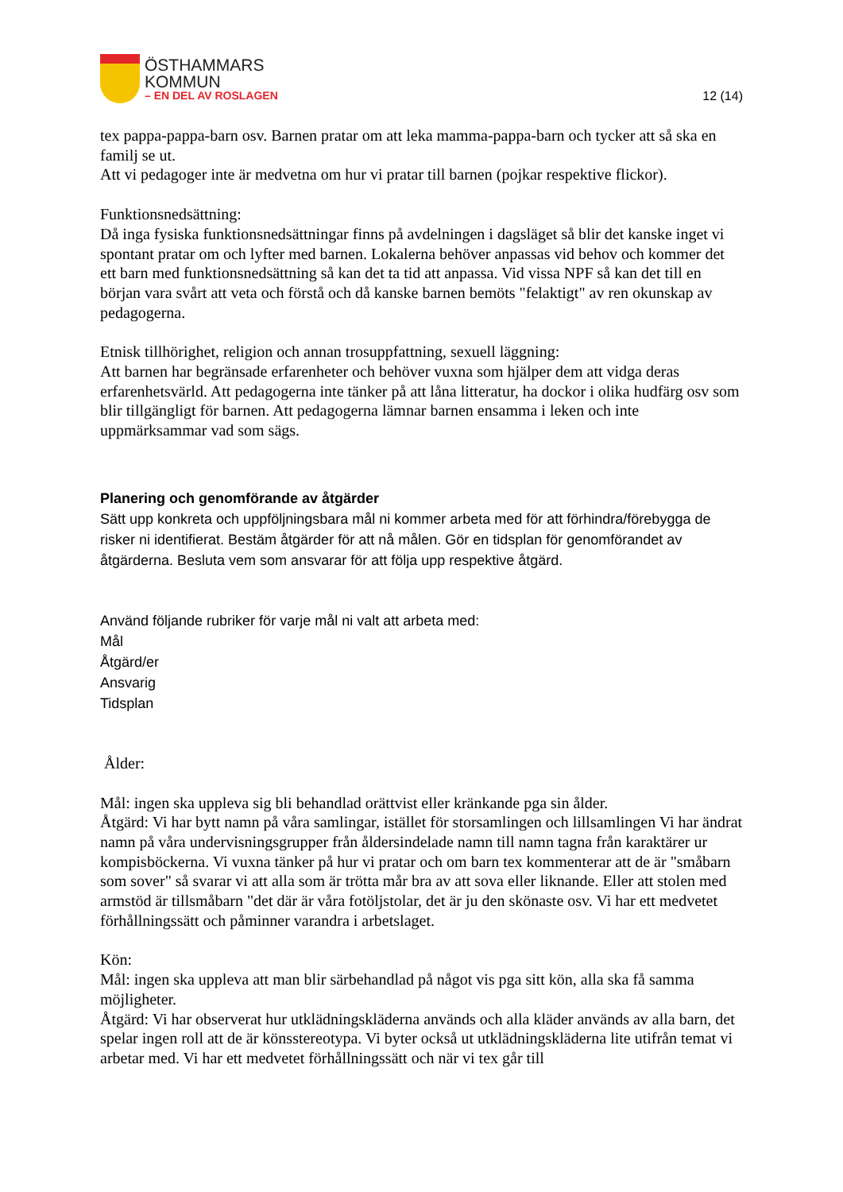ÖSTHAMMARS
KOMMUN
– EN DEL AV ROSLAGEN
12 (14)
tex pappa-pappa-barn osv. Barnen pratar om att leka mamma-pappa-barn och tycker att så ska en familj se ut.
Att vi pedagoger inte är medvetna om hur vi pratar till barnen (pojkar respektive flickor).
Funktionsnedsättning:
Då inga fysiska funktionsnedsättningar finns på avdelningen i dagsläget så blir det kanske inget vi spontant pratar om och lyfter med barnen. Lokalerna behöver anpassas vid behov och kommer det ett barn med funktionsnedsättning så kan det ta tid att anpassa. Vid vissa NPF så kan det till en början vara svårt att veta och förstå och då kanske barnen bemöts "felaktigt" av ren okunskap av pedagogerna.
Etnisk tillhörighet, religion och annan trosuppfattning, sexuell läggning:
Att barnen har begränsade erfarenheter och behöver vuxna som hjälper dem att vidga deras erfarenhetsvärld. Att pedagogerna inte tänker på att låna litteratur, ha dockor i olika hudfärg osv som blir tillgängligt för barnen. Att pedagogerna lämnar barnen ensamma i leken och inte uppmärksammar vad som sägs.
Planering och genomförande av åtgärder
Sätt upp konkreta och uppföljningsbara mål ni kommer arbeta med för att förhindra/förebygga de risker ni identifierat. Bestäm åtgärder för att nå målen. Gör en tidsplan för genomförandet av åtgärderna. Besluta vem som ansvarar för att följa upp respektive åtgärd.
Använd följande rubriker för varje mål ni valt att arbeta med:
Mål
Åtgärd/er
Ansvarig
Tidsplan
Ålder:
Mål: ingen ska uppleva sig bli behandlad orättvist eller kränkande pga sin ålder.
Åtgärd: Vi har bytt namn på våra samlingar, istället för storsamlingen och lillsamlingen Vi har ändrat namn på våra undervisningsgrupper från åldersindelade namn till namn tagna från karaktärer ur kompisböckerna. Vi vuxna tänker på hur vi pratar och om barn tex kommenterar att de är "småbarn som sover" så svarar vi att alla som är trötta mår bra av att sova eller liknande. Eller att stolen med armstöd är tillsmåbarn "det där är våra fotöljstolar, det är ju den skönaste osv. Vi har ett medvetet förhållningssätt och påminner varandra i arbetslaget.
Kön:
Mål: ingen ska uppleva att man blir särbehandlad på något vis pga sitt kön, alla ska få samma möjligheter.
Åtgärd: Vi har observerat hur utklädningskläderna används och alla kläder används av alla barn, det spelar ingen roll att de är könsstereotypa. Vi byter också ut utklädningskläderna lite utifrån temat vi arbetar med. Vi har ett medvetet förhållningssätt och när vi tex går till